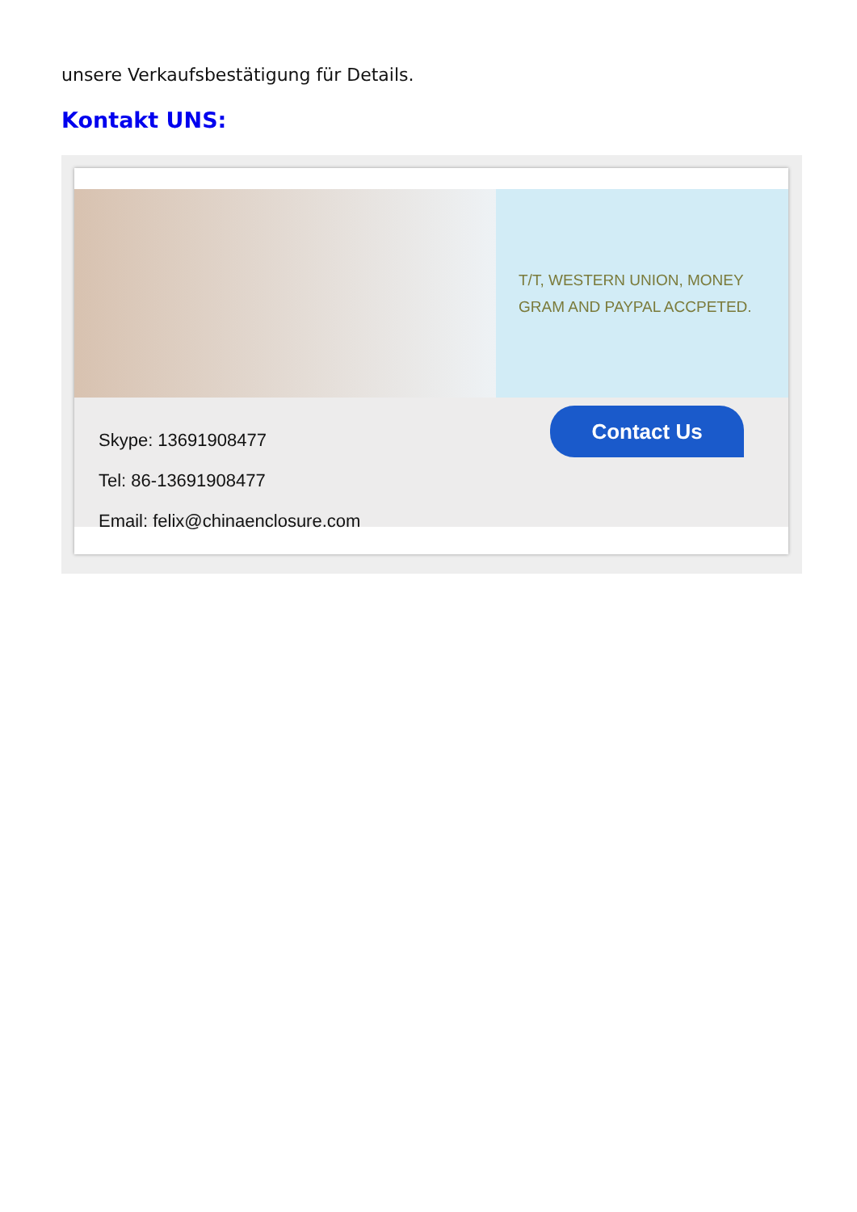unsere Verkaufsbestätigung für Details.
Kontakt UNS:
T/T, WESTERN UNION, MONEY
GRAM AND PAYPAL ACCPETED.
Skype: 13691908477
Tel: 86-13691908477
Email: felix@chinaenclosure.com
Contact Us